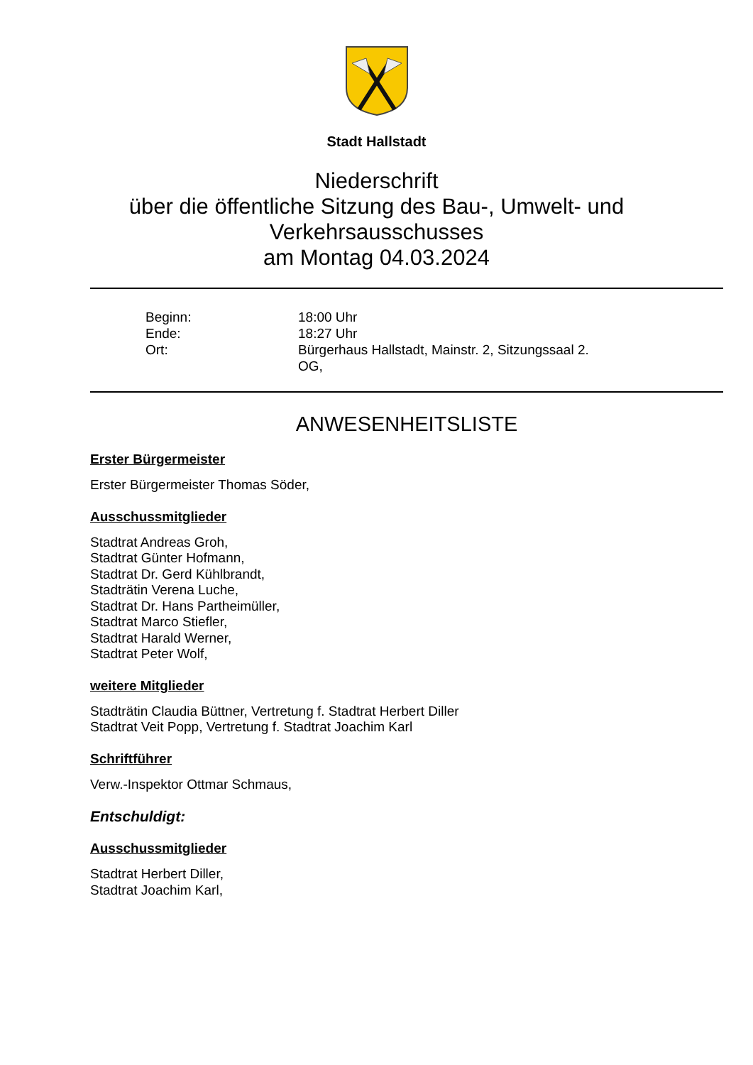Stadt Hallstadt
Niederschrift
über die öffentliche Sitzung des Bau-, Umwelt- und
Verkehrsausschusses
am Montag 04.03.2024
Beginn:
18:00 Uhr
Ende:
18:27 Uhr
Ort:
Bürgerhaus Hallstadt, Mainstr. 2, Sitzungssaal 2. OG,
ANWESENHEITSLISTE
Erster Bürgermeister
Erster Bürgermeister Thomas Söder,
Ausschussmitglieder
Stadtrat Andreas Groh,
Stadtrat Günter Hofmann,
Stadtrat Dr. Gerd Kühlbrandt,
Stadträtin Verena Luche,
Stadtrat Dr. Hans Partheimüller,
Stadtrat Marco Stiefler,
Stadtrat Harald Werner,
Stadtrat Peter Wolf,
weitere Mitglieder
Stadträtin Claudia Büttner, Vertretung f. Stadtrat Herbert Diller
Stadtrat Veit Popp, Vertretung f. Stadtrat Joachim Karl
Schriftführer
Verw.-Inspektor Ottmar Schmaus,
Entschuldigt:
Ausschussmitglieder
Stadtrat Herbert Diller,
Stadtrat Joachim Karl,